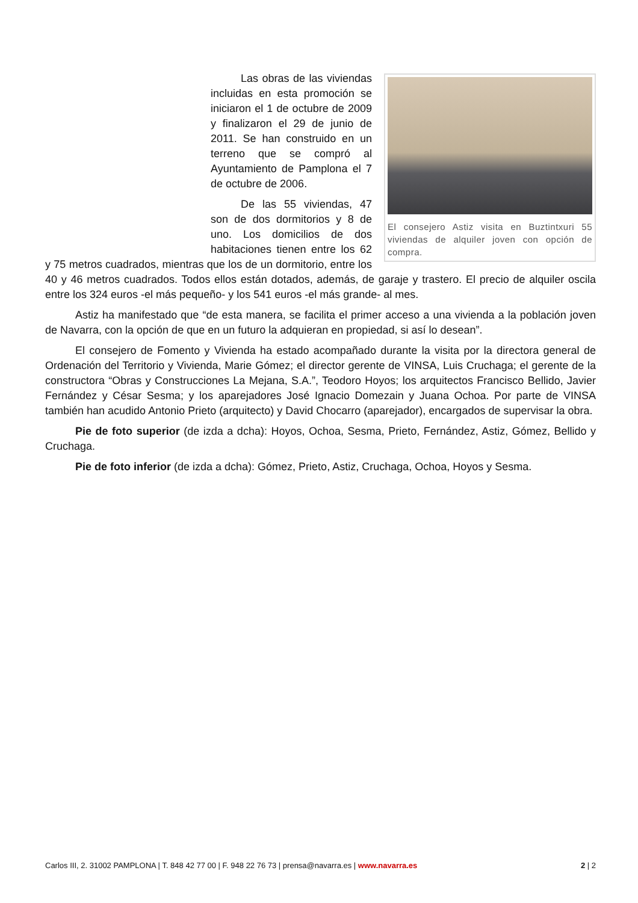El consejero Astiz visita en Buztintxuri 55 viviendas de alquiler joven con opción de compra.
Las obras de las viviendas incluidas en esta promoción se iniciaron el 1 de octubre de 2009 y finalizaron el 29 de junio de 2011. Se han construido en un terreno que se compró al Ayuntamiento de Pamplona el 7 de octubre de 2006.
De las 55 viviendas, 47 son de dos dormitorios y 8 de uno. Los domicilios de dos habitaciones tienen entre los 62 y 75 metros cuadrados, mientras que los de un dormitorio, entre los 40 y 46 metros cuadrados. Todos ellos están dotados, además, de garaje y trastero. El precio de alquiler oscila entre los 324 euros -el más pequeño- y los 541 euros -el más grande- al mes.
Astiz ha manifestado que “de esta manera, se facilita el primer acceso a una vivienda a la población joven de Navarra, con la opción de que en un futuro la adquieran en propiedad, si así lo desean”.
El consejero de Fomento y Vivienda ha estado acompañado durante la visita por la directora general de Ordenación del Territorio y Vivienda, Marie Gómez; el director gerente de VINSA, Luis Cruchaga; el gerente de la constructora “Obras y Construcciones La Mejana, S.A.”, Teodoro Hoyos; los arquitectos Francisco Bellido, Javier Fernández y César Sesma; y los aparejadores José Ignacio Domezain y Juana Ochoa. Por parte de VINSA también han acudido Antonio Prieto (arquitecto) y David Chocarro (aparejador), encargados de supervisar la obra.
Pie de foto superior (de izda a dcha): Hoyos, Ochoa, Sesma, Prieto, Fernández, Astiz, Gómez, Bellido y Cruchaga.
Pie de foto inferior (de izda a dcha): Gómez, Prieto, Astiz, Cruchaga, Ochoa, Hoyos y Sesma.
Carlos III, 2. 31002 PAMPLONA | T. 848 42 77 00 | F. 948 22 76 73 | prensa@navarra.es | www.navarra.es 2 | 2